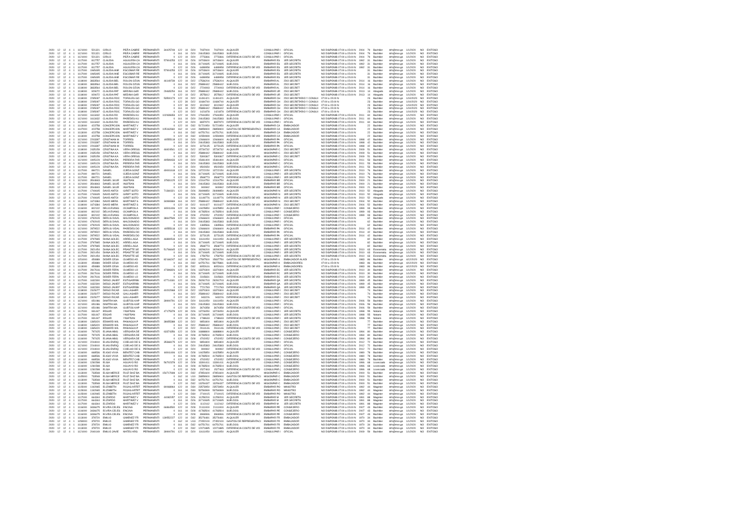| 2020 | 12 | 12 | 4 | 1 | 1121000 | 521321 | CIRILO | PEÃ'A CABRE | PERMANENTI | 34425749 | 122 | 10 | D20 | 7037000 | 7037000 | ALQUILER | CONSULPAR I | OFICIAL | NO DISPONIB 07:00 a 15:00 N | 2004 | 79 | Bachiller | drh@mre.go | 1/1/2020 | NO | EXITOSO |
| 2020 | 12 | 12 | 4 | 1 | 1121000 | 521321 | CIRILO | PEÃ'A CABRE | PERMANENTI | 0 | 161 | 10 | D20 | 24615383 | 24615383 | SUELDOS | CONSULPAR I | OFICIAL | NO DISPONIB 07:00 a 15:00 N | 2004 | 79 | Bachiller | drh@mre.go | 1/1/2020 | NO | EXITOSO |
| 2020 | 12 | 12 | 4 | 1 | 1121000 | 521321 | CIRILO | PEÃ'A CABRE | PERMANENTI | 0 | 122 | 10 | D20 | 2773366 | 2773366 | DIFERENCIA COSTO DE VID | CONSULPAR I | OFICIAL | NO DISPONIB 07:00 a 15:00 N | 2004 | 79 | Bachiller | drh@mre.go | 1/1/2020 | NO | EXITOSO |
| 2020 | 12 | 12 | 4 | 1 | 1117000 | 812757 | CLAUDIA | AGUILERA CA | PERMANENTI | 57904253 | 122 | 10 | D26 | 19703600 | 19703600 | ALQUILER | EMBAPAR ES | 1ER SECRETA | NO DISPONIB 07:00 a 15:00 N | 1992 | 31 | Bachiller | drh@mre.go | 1/1/2020 | NO | EXITOSO |
| 2020 | 12 | 12 | 4 | 1 | 1117000 | 812757 | CLAUDIA | AGUILERA CA | PERMANENTI | 0 | 161 | 10 | D26 | 31710695 | 31710695 | SUELDOS | EMBAPAR ES | 1ER SECRETA | NO DISPONIB 07:00 a 15:00 N | 1992 | 31 | Bachiller | drh@mre.go | 1/1/2020 | NO | EXITOSO |
| 2020 | 12 | 12 | 4 | 1 | 1117000 | 812757 | CLAUDIA | AGUILERA CA | PERMANENTI | 0 | 122 | 10 | D26 | 6489958 | 6489958 | DIFERENCIA COSTO DE VID | EMBAPAR ES | 1ER SECRETA | NO DISPONIB 07:00 a 15:00 N | 1992 | 31 | Bachiller | drh@mre.go | 1/1/2020 | NO | EXITOSO |
| 2020 | 12 | 12 | 4 | 1 | 1117000 | 1965495 | CLAUDIA ANE | ESCOBAR RE | PERMANENTI | 57904253 | 122 | 10 | D26 | 19703600 | 19703600 | ALQUILER | EMBAPAR ES | 1ER SECRETA | NO DISPONIB 07:00 a 15:00 N | | 31 | Bachiller | drh@mre.go | 1/1/2020 | NO | EXITOSO |
| 2020 | 12 | 12 | 4 | 1 | 1117000 | 1965495 | CLAUDIA ANE | ESCOBAR RE | PERMANENTI | 0 | 161 | 10 | D26 | 31710695 | 31710695 | SUELDOS | EMBAPAR ES | 1ER SECRETA | NO DISPONIB 07:00 a 15:00 N | | 31 | Bachiller | drh@mre.go | 1/1/2020 | NO | EXITOSO |
| 2020 | 12 | 12 | 4 | 1 | 1117000 | 1965495 | CLAUDIA ANE | ESCOBAR RE | PERMANENTI | 0 | 122 | 10 | D26 | 6489958 | 6489958 | DIFERENCIA COSTO DE VID | EMBAPAR ES | 1ER SECRETA | NO DISPONIB 07:00 a 15:00 N | | 31 | Bachiller | drh@mre.go | 1/1/2020 | NO | EXITOSO |
| 2020 | 12 | 12 | 4 | 1 | 1118000 | 3833564 | CLAUDIA BEL | ROLON OZUN | PERMANENTI | 46149739 | 122 | 10 | D22 | 17536204 | 17536204 | ALQUILER | EMBAPAR AL | 2DO SECRET | NO DISPONIB 07:00 a 15:00 N | 2014 | 16 | Bachiller | drh@mre.go | 1/1/2020 | NO | EXITOSO |
| 2020 | 12 | 12 | 4 | 1 | 1118000 | 3833564 | CLAUDIA BEL | ROLON OZUN | PERMANENTI | 0 | 161 | 10 | D22 | 25889442 | 25889442 | SUELDOS | EMBAPAR AL | 2DO SECRET | NO DISPONIB 07:00 a 15:00 N | 2014 | 16 | Bachiller | drh@mre.go | 1/1/2020 | NO | EXITOSO |
| 2020 | 12 | 12 | 4 | 1 | 1118000 | 3833564 | CLAUDIA BEL | ROLON OZUN | PERMANENTI | 0 | 122 | 10 | D22 | 2724093 | 2724093 | DIFERENCIA COSTO DE VID | EMBAPAR AL | 2DO SECRET | NO DISPONIB 07:00 a 15:00 N | 2014 | 16 | Bachiller | drh@mre.go | 1/1/2020 | NO | EXITOSO |
| 2020 | 12 | 12 | 4 | 1 | 1118000 | 929072 | CLAUDIA PAT | MEDINA GAR | PERMANENTI | 29465254 | 161 | 10 | D22 | 25889442 | 25889442 | SUELDOS | EMBAPAR UR | 2DO SECRET | NO DISPONIB 07:00 a 15:00 N | 2013 | 14 | Abogado | drh@mre.go | 1/1/2020 | NO | EXITOSO |
| 2020 | 12 | 12 | 4 | 1 | 1118000 | 929072 | CLAUDIA PAT | MEDINA GAR | PERMANENTI | 0 | 122 | 10 | D22 | 3575812 | 3575812 | DIFERENCIA COSTO DE VID | EMBAPAR UR | 2DO SECRET | NO DISPONIB 07:00 a 15:00 N | 2013 | 14 | Abogado | drh@mre.go | 1/1/2020 | NO | EXITOSO |
| 2020 | 12 | 12 | 4 | 1 | 1118000 | 2295097 | CLAUDIA ROC | TORALES GO | PERMANENTI | 53500173 | 122 | 10 | D22 | 11491421 | 11491421 | ALQUILER | EMBAPAR CH | 2DO SECRETARIO Y CONSUI | 07:00 a 15:00 N | | 23 | Bachiller | drh@mre.go | 1/10/2020 | NO | EXITOSO |
| 2020 | 12 | 12 | 4 | 1 | 1118000 | 2295097 | CLAUDIA ROC | TORALES GO | PERMANENTI | 0 | 122 | 30 | D22 | 11684740 | 11684740 | ALQUILER | EMBAPAR CH | 2DO SECRETARIO Y CONSUI | 07:00 a 15:00 N | | 23 | Bachiller | drh@mre.go | 1/10/2020 | NO | EXITOSO |
| 2020 | 12 | 12 | 4 | 1 | 1118000 | 2295097 | CLAUDIA ROC | TORALES GO | PERMANENTI | 0 | 122 | 30 | D22 | 3012692 | 3012692 | ALQUILER | EMBAPAR CH | 2DO SECRETARIO Y CONSUI | 07:00 a 15:00 N | | 23 | Bachiller | drh@mre.go | 1/10/2020 | NO | EXITOSO |
| 2020 | 12 | 12 | 4 | 1 | 1118000 | 2295097 | CLAUDIA ROC | TORALES GO | PERMANENTI | 0 | 161 | 10 | D22 | 25889442 | 25889442 | SUELDOS | EMBAPAR CH | 2DO SECRETARIO Y CONSUI | 07:00 a 15:00 N | | 23 | Bachiller | drh@mre.go | 1/10/2020 | NO | EXITOSO |
| 2020 | 12 | 12 | 4 | 1 | 1118000 | 2295097 | CLAUDIA ROC | TORALES GO | PERMANENTI | 0 | 122 | 10 | D22 | 1421878 | 1421878 | DIFERENCIA COSTO DE VID | EMBAPAR CH | 2DO SECRETARIO Y CONSUI | 07:00 a 15:00 N | | 23 | Bachiller | drh@mre.go | 1/10/2020 | NO | EXITOSO |
| 2020 | 12 | 12 | 4 | 1 | 1121000 | 1613432 | CLAUDIA RO | PAREDES KU | PERMANENTI | 102939653 | 122 | 10 | D20 | 17944350 | 17944350 | ALQUILER | CONSULPAR I | OFICIAL | NO DISPONIB 07:00 a 15:00 N | 2011 | 60 | Bachiller | drh@mre.go | 1/1/2020 | NO | EXITOSO |
| 2020 | 12 | 12 | 4 | 1 | 1121000 | 1613432 | CLAUDIA RO | PAREDES KU | PERMANENTI | 0 | 161 | 10 | D20 | 24615383 | 24615383 | SUELDOS | CONSULPAR I | OFICIAL | NO DISPONIB 07:00 a 15:00 N | 2011 | 60 | Bachiller | drh@mre.go | 1/1/2020 | NO | EXITOSO |
| 2020 | 12 | 12 | 4 | 1 | 1121000 | 1613432 | CLAUDIA RO | PAREDES KU | PERMANENTI | 0 | 122 | 10 | D20 | 8657970 | 8657970 | DIFERENCIA COSTO DE VID | CONSULPAR I | OFICIAL | NO DISPONIB 07:00 a 15:00 N | 2011 | 60 | Bachiller | drh@mre.go | 1/1/2020 | NO | EXITOSO |
| 2020 | 12 | 12 | 4 | 1 | 1113000 | 423758 | CONCEPCION | MARTINEZ V | PERMANENTI | 0 | 122 | 10 | D32 | 51721950 | 51721950 | ALQUILER | EMBAPAR CA | EMBAJADOR | NO DISPONIB 07:00 a 15:00 N | | 22 | Bachiller | drh@mre.go | 1/1/2020 | NO | EXITOSO |
| 2020 | 12 | 12 | 4 | 1 | 1147000 | 423758 | CONCEPCION | MARTINEZ V | PERMANENTI | 105162660 | 162 | 10 | U10 | 28859900 | 28859900 | GASTOS DE REPRESENTACI | EMBAPAR CA | EMBAJADOR | NO DISPONIB 07:00 a 15:00 N | | 22 | Bachiller | drh@mre.go | 1/1/2020 | NO | EXITOSO |
| 2020 | 12 | 12 | 4 | 1 | 1113000 | 423758 | CONCEPCION | MARTINEZ V | PERMANENTI | 0 | 161 | 10 | D32 | 64751761 | 64751761 | SUELDOS | EMBAPAR CA | EMBAJADOR | NO DISPONIB 07:00 a 15:00 N | | 22 | Bachiller | drh@mre.go | 1/1/2020 | NO | EXITOSO |
| 2020 | 12 | 12 | 4 | 1 | 1113000 | 423758 | CONCEPCION | MARTINEZ V | PERMANENTI | 0 | 122 | 10 | D32 | 11550999 | 11550999 | DIFERENCIA COSTO DE VID | EMBAPAR CA | EMBAJADOR | NO DISPONIB 07:00 a 15:00 N | | 22 | Bachiller | drh@mre.go | 1/1/2020 | NO | EXITOSO |
| 2020 | 12 | 12 | 4 | 1 | 1121000 | 2203397 | CRISTHIAN M | TORRES | PERMANENTI | 40555118 | 122 | 10 | D20 | 12666600 | 12666600 | ALQUILER | EMBAPAR PA | OFICIAL | NO DISPONIB 07:00 a 15:00 N | 1998 | 42 | Bachiller | drh@mre.go | 1/1/2020 | NO | EXITOSO |
| 2020 | 12 | 12 | 4 | 1 | 1121000 | 2203397 | CRISTHIAN M | TORRES | PERMANENTI | 0 | 161 | 10 | D20 | 24615383 | 24615383 | SUELDOS | EMBAPAR PA | OFICIAL | NO DISPONIB 07:00 a 15:00 N | 1998 | 42 | Bachiller | drh@mre.go | 1/1/2020 | NO | EXITOSO |
| 2020 | 12 | 12 | 4 | 1 | 1121000 | 2203397 | CRISTHIAN M | TORRES | PERMANENTI | 0 | 122 | 10 | D20 | 3273135 | 3273135 | DIFERENCIA COSTO DE VID | EMBAPAR PA | OFICIAL | NO DISPONIB 07:00 a 15:00 N | 1998 | 42 | Bachiller | drh@mre.go | 1/1/2020 | NO | EXITOSO |
| 2020 | 12 | 12 | 4 | 1 | 1118000 | 2435159 | CRISTINA KA | VERA OREGG | PERMANENTI | 46924541 | 122 | 10 | D22 | 15734732 | 15734732 | ALQUILER | MISIONPAR C | 2DO SECRET | NO DISPONIB 07:00 a 15:00 N | 2009 | 51 | Bachiller | drh@mre.go | 1/1/2020 | NO | EXITOSO |
| 2020 | 12 | 12 | 4 | 1 | 1118000 | 2435159 | CRISTINA KA | VERA OREGG | PERMANENTI | 0 | 161 | 10 | D22 | 25889442 | 25889442 | SUELDOS | MISIONPAR C | 2DO SECRET | NO DISPONIB 07:00 a 15:00 N | 2009 | 51 | Bachiller | drh@mre.go | 1/1/2020 | NO | EXITOSO |
| 2020 | 12 | 12 | 4 | 1 | 1118000 | 2435159 | CRISTINA KA | VERA OREGG | PERMANENTI | 0 | 122 | 10 | D22 | 5300367 | 5300367 | DIFERENCIA COSTO DE VID | MISIONPAR C | 2DO SECRET | NO DISPONIB 07:00 a 15:00 N | 2009 | 51 | Bachiller | drh@mre.go | 1/1/2020 | NO | EXITOSO |
| 2020 | 12 | 12 | 4 | 1 | 1121000 | 1905129 | CRISTINA RA | PEREIRA FAR | PERMANENTI | 49599433 | 122 | 10 | D20 | 15481400 | 15481400 | ALQUILER | MISIONPAR C | OFICIAL | NO DISPONIB 07:00 a 15:00 N | 2011 | 53 | Bachiller | drh@mre.go | 1/1/2020 | NO | EXITOSO |
| 2020 | 12 | 12 | 4 | 1 | 1121000 | 1905129 | CRISTINA RA | PEREIRA FAR | PERMANENTI | 0 | 161 | 10 | D20 | 24615383 | 24615383 | SUELDOS | MISIONPAR C | OFICIAL | NO DISPONIB 07:00 a 15:00 N | 2011 | 53 | Bachiller | drh@mre.go | 1/1/2020 | NO | EXITOSO |
| 2020 | 12 | 12 | 4 | 1 | 1121000 | 1905129 | CRISTINA RA | PEREIRA FAR | PERMANENTI | 0 | 122 | 10 | D20 | 9502650 | 9502650 | DIFERENCIA COSTO DE VID | MISIONPAR C | OFICIAL | NO DISPONIB 07:00 a 15:00 N | 2011 | 53 | Bachiller | drh@mre.go | 1/1/2020 | NO | EXITOSO |
| 2020 | 12 | 12 | 4 | 1 | 1117000 | 890721 | DANIEL | OJEDA GONZ | PERMANENTI | 49001618 | 122 | 10 | D26 | 13722150 | 13722150 | ALQUILER | CONSULPAR I | 1ER SECRETA | NO DISPONIB 07:00 a 15:00 N | 2010 | 76 | Bachiller | drh@mre.go | 1/1/2020 | NO | EXITOSO |
| 2020 | 12 | 12 | 4 | 1 | 1117000 | 890721 | DANIEL | OJEDA GONZ | PERMANENTI | 0 | 161 | 10 | D26 | 31710695 | 31710695 | SUELDOS | CONSULPAR I | 1ER SECRETA | NO DISPONIB 07:00 a 15:00 N | 2010 | 76 | Bachiller | drh@mre.go | 1/1/2020 | NO | EXITOSO |
| 2020 | 12 | 12 | 4 | 1 | 1117000 | 890721 | DANIEL | OJEDA GONZ | PERMANENTI | 0 | 122 | 10 | D26 | 3568773 | 3568773 | DIFERENCIA COSTO DE VID | CONSULPAR I | 1ER SECRETA | NO DISPONIB 07:00 a 15:00 N | 2010 | 76 | Bachiller | drh@mre.go | 1/1/2020 | NO | EXITOSO |
| 2020 | 12 | 12 | 4 | 1 | 1121000 | 3544843 | DANIEL SILVE | INSFRAN | PERMANENTI | 37831125 | 122 | 10 | D20 | 12314750 | 12314750 | ALQUILER | EMBAPAR BR | OFICIAL | NO DISPONIB 07:00 a 15:00 N | 2000 | 21 | Bachiller | drh@mre.go | 1/1/2020 | NO | EXITOSO |
| 2020 | 12 | 12 | 4 | 1 | 1121000 | 3544843 | DANIEL SILVE | INSFRAN | PERMANENTI | 0 | 161 | 10 | D20 | 24615383 | 24615383 | SUELDOS | EMBAPAR BR | OFICIAL | NO DISPONIB 07:00 a 15:00 N | 2000 | 21 | Bachiller | drh@mre.go | 1/1/2020 | NO | EXITOSO |
| 2020 | 12 | 12 | 4 | 1 | 1121000 | 3544843 | DANIEL SILVE | INSFRAN | PERMANENTI | 0 | 122 | 10 | D20 | 900992 | 900992 | DIFERENCIA COSTO DE VID | EMBAPAR BR | OFICIAL | NO DISPONIB 07:00 a 15:00 N | 2000 | 21 | Bachiller | drh@mre.go | 1/1/2020 | NO | EXITOSO |
| 2020 | 12 | 12 | 4 | 1 | 1117000 | 1740605 | DAVID ANTOI | GIRET SOTO | PERMANENTI | 71360321 | 122 | 10 | D26 | 28499850 | 28499850 | ALQUILER | MISIONPAR N | 1ER SECRETA | NO DISPONIB 07:00 a 15:00 N | 2010 | 52 | Abogado | drh@mre.go | 1/1/2020 | NO | EXITOSO |
| 2020 | 12 | 12 | 4 | 1 | 1117000 | 1740605 | DAVID ANTOI | GIRET SOTO | PERMANENTI | 0 | 161 | 10 | D26 | 31710695 | 31710695 | SUELDOS | MISIONPAR N | 1ER SECRETA | NO DISPONIB 07:00 a 15:00 N | 2010 | 52 | Abogado | drh@mre.go | 1/1/2020 | NO | EXITOSO |
| 2020 | 12 | 12 | 4 | 1 | 1117000 | 1740605 | DAVID ANTOI | GIRET SOTO | PERMANENTI | 0 | 122 | 10 | D26 | 11149776 | 11149776 | DIFERENCIA COSTO DE VID | MISIONPAR N | 1ER SECRETA | NO DISPONIB 07:00 a 15:00 N | 2010 | 52 | Abogado | drh@mre.go | 1/1/2020 | NO | EXITOSO |
| 2020 | 12 | 12 | 4 | 1 | 1118000 | 1674384 | DAVID MERA | MARTINEZ S | PERMANENTI | 34990869 | 161 | 10 | D22 | 25889442 | 25889442 | SUELDOS | MISIONPAR N | 2DO SECRET | NO DISPONIB 07:00 a 15:00 N | 2004 | 52 | Bachiller | drh@mre.go | 1/1/2020 | NO | EXITOSO |
| 2020 | 12 | 12 | 4 | 1 | 1118000 | 1674384 | DAVID MERA | MARTINEZ S | PERMANENTI | 0 | 122 | 10 | D22 | 9101427 | 9101427 | DIFERENCIA COSTO DE VID | MISIONPAR N | 2DO SECRET | NO DISPONIB 07:00 a 15:00 N | 2004 | 52 | Bachiller | drh@mre.go | 1/1/2020 | NO | EXITOSO |
| 2020 | 12 | 12 | 4 | 1 | 1116000 | 802102 | DELIA EVANG | OCAMPOS A | PERMANENTI | 60911406 | 122 | 10 | D28 | 14425850 | 14425850 | ALQUILER | CONSULPAR ! | CONSEJERO | NO DISPONIB 07:00 a 15:00 N | 1999 | 93 | Bachiller | drh@mre.go | 1/1/2020 | NO | EXITOSO |
| 2020 | 12 | 12 | 4 | 1 | 1116000 | 802102 | DELIA EVANG | OCAMPOS A | PERMANENTI | 0 | 161 | 10 | D28 | 41783504 | 41783504 | SUELDOS | CONSULPAR ! | CONSEJERO | NO DISPONIB 07:00 a 15:00 N | 1999 | 93 | Bachiller | drh@mre.go | 1/1/2020 | NO | EXITOSO |
| 2020 | 12 | 12 | 4 | 1 | 1116000 | 802102 | DELIA EVANG | OCAMPOS A | PERMANENTI | 0 | 122 | 10 | D28 | 4702052 | 4702052 | DIFERENCIA COSTO DE VID | CONSULPAR ! | CONSEJERO | NO DISPONIB 07:00 a 15:00 N | 1999 | 93 | Bachiller | drh@mre.go | 1/1/2020 | NO | EXITOSO |
| 2020 | 12 | 12 | 4 | 1 | 1121000 | 4792915 | DERLIS DAVIL | MALDONADO | PERMANENTI | 38647549 | 122 | 10 | D20 | 12666600 | 12666600 | ALQUILER | CONSULPAR I | OFICIAL | NO DISPONIB 07:00 a 15:00 N | | 62 | Bachiller | drh@mre.go | 1/1/2020 | NO | EXITOSO |
| 2020 | 12 | 12 | 4 | 1 | 1121000 | 4792915 | DERLIS DAVIL | MALDONADO | PERMANENTI | 0 | 161 | 10 | D20 | 24615383 | 24615383 | SUELDOS | CONSULPAR I | OFICIAL | NO DISPONIB 07:00 a 15:00 N | | 62 | Bachiller | drh@mre.go | 1/1/2020 | NO | EXITOSO |
| 2020 | 12 | 12 | 4 | 1 | 1121000 | 4792915 | DERLIS DAVIL | MALDONADO | PERMANENTI | 0 | 122 | 10 | D20 | 1365566 | 1365566 | DIFERENCIA COSTO DE VID | CONSULPAR I | OFICIAL | NO DISPONIB 07:00 a 15:00 N | | 62 | Bachiller | drh@mre.go | 1/1/2020 | NO | EXITOSO |
| 2020 | 12 | 12 | 4 | 1 | 1121000 | 2879522 | DERLIS VIDAL | PAREDES DO | PERMANENTI | 40555118 | 122 | 10 | D20 | 12666600 | 12666600 | ALQUILER | EMBAPAR PA | OFICIAL | NO DISPONIB 07:00 a 15:00 N | 2014 | 42 | Bachiller | drh@mre.go | 1/1/2020 | NO | EXITOSO |
| 2020 | 12 | 12 | 4 | 1 | 1121000 | 2879522 | DERLIS VIDAL | PAREDES DO | PERMANENTI | 0 | 161 | 10 | D20 | 24615383 | 24615383 | SUELDOS | EMBAPAR PA | OFICIAL | NO DISPONIB 07:00 a 15:00 N | 2014 | 42 | Bachiller | drh@mre.go | 1/1/2020 | NO | EXITOSO |
| 2020 | 12 | 12 | 4 | 1 | 1121000 | 2879522 | DERLIS VIDAL | PAREDES DO | PERMANENTI | 0 | 122 | 10 | D20 | 3273135 | 3273135 | DIFERENCIA COSTO DE VID | EMBAPAR PA | OFICIAL | NO DISPONIB 07:00 a 15:00 N | 2014 | 42 | Bachiller | drh@mre.go | 1/1/2020 | NO | EXITOSO |
| 2020 | 12 | 12 | 4 | 1 | 1117000 | 3797865 | DIANA SOLEC | ARRELLAGA | PERMANENTI | 46890518 | 122 | 10 | D26 | 11611050 | 11611050 | ALQUILER | CONSULPAR I | 1ER SECRETA | NO DISPONIB 07:00 a 15:00 N | | 82 | Bachiller | drh@mre.go | 1/1/2020 | NO | EXITOSO |
| 2020 | 12 | 12 | 4 | 1 | 1117000 | 3797865 | DIANA SOLEC | ARRELLAGA | PERMANENTI | 0 | 161 | 10 | D26 | 31710695 | 31710695 | SUELDOS | CONSULPAR I | 1ER SECRETA | NO DISPONIB 07:00 a 15:00 N | | 82 | Bachiller | drh@mre.go | 1/1/2020 | NO | EXITOSO |
| 2020 | 12 | 12 | 4 | 1 | 1117000 | 3797865 | DIANA SOLEC | ARRELLAGA | PERMANENTI | 0 | 122 | 10 | D26 | 3568773 | 3568773 | DIFERENCIA COSTO DE VID | CONSULPAR I | 1ER SECRETA | NO DISPONIB 07:00 a 15:00 N | | 82 | Bachiller | drh@mre.go | 1/1/2020 | NO | EXITOSO |
| 2020 | 12 | 12 | 4 | 1 | 1117000 | 2821454 | DIANA SOLEC | PRANTTE SE | PERMANENTI | 51766645 | 122 | 10 | D26 | 18296200 | 18296200 | ALQUILER | CONSULPAR I | 1ER SECRETA | NO DISPONIB 07:00 a 15:00 N | 2010 | 63 | Economista | drh@mre.go | 1/1/2020 | NO | EXITOSO |
| 2020 | 12 | 12 | 4 | 1 | 1117000 | 2821454 | DIANA SOLEC | PRANTTE SE | PERMANENTI | 0 | 161 | 10 | D26 | 31710695 | 31710695 | SUELDOS | CONSULPAR I | 1ER SECRETA | NO DISPONIB 07:00 a 15:00 N | 2010 | 63 | Economista | drh@mre.go | 1/1/2020 | NO | EXITOSO |
| 2020 | 12 | 12 | 4 | 1 | 1117000 | 2821454 | DIANA SOLEC | PRANTTE SE | PERMANENTI | 0 | 122 | 10 | D26 | 1759750 | 1759750 | DIFERENCIA COSTO DE VID | CONSULPAR I | 1ER SECRETA | NO DISPONIB 07:00 a 15:00 N | 2010 | 63 | Economista | drh@mre.go | 1/1/2020 | NO | EXITOSO |
| 2020 | 12 | 12 | 4 | 1 | 1151000 | 450889 | DIDIER CESA | OLMEDO AD | PERMANENTI | 82166247 | 162 | 10 | U03 | 17597500 | 15837750 | GASTOS DE REPRESENTACI | MISIONPAR A | EMBAJADOR ALADI | 07:00 a 15:00 N | 1983 | 86 | Bachiller | drh@mre.go | 4/12/2020 | NO | EXITOSO |
| 2020 | 12 | 12 | 4 | 1 | 1113000 | 450889 | DIDIER CESA | OLMEDO AD | PERMANENTI | 0 | 161 | 10 | D32 | 64751761 | 58275881 | SUELDOS | MISIONPAR A | EMBAJADORES | 07:00 a 15:00 N | 1983 | 86 | Bachiller | drh@mre.go | 4/12/2020 | NO | EXITOSO |
| 2020 | 12 | 12 | 4 | 1 | 1113000 | 450889 | DIDIER CESA | OLMEDO AD | PERMANENTI | 0 | 122 | 30 | D32 | 8052616 | 8052616 | DIFERENCIA COSTO DE VID | MISIONPAR A | EMBAJADORES | 07:00 a 15:00 N | 1983 | 86 | Bachiller | drh@mre.go | 4/12/2020 | NO | EXITOSO |
| 2020 | 12 | 12 | 4 | 1 | 1117000 | 2817616 | DIDIER FERN | OLMEDO LO | PERMANENTI | 47396826 | 122 | 10 | D26 | 13370300 | 13370300 | ALQUILER | EMBAPAR EC | 1ER SECRETA | NO DISPONIB 07:00 a 15:00 N | 2010 | 30 | Bachiller | drh@mre.go | 1/1/2020 | NO | EXITOSO |
| 2020 | 12 | 12 | 4 | 1 | 1117000 | 2817616 | DIDIER FERN | OLMEDO LO | PERMANENTI | 0 | 161 | 10 | D26 | 31710695 | 31710695 | SUELDOS | EMBAPAR EC | 1ER SECRETA | NO DISPONIB 07:00 a 15:00 N | 2010 | 30 | Bachiller | drh@mre.go | 1/1/2020 | NO | EXITOSO |
| 2020 | 12 | 12 | 4 | 1 | 1117000 | 2817616 | DIDIER FERN | OLMEDO LO | PERMANENTI | 0 | 122 | 10 | D26 | 2315831 | 2315831 | DIFERENCIA COSTO DE VID | EMBAPAR EC | 1ER SECRETA | NO DISPONIB 07:00 a 15:00 N | 2010 | 30 | Bachiller | drh@mre.go | 1/1/2020 | NO | EXITOSO |
| 2020 | 12 | 12 | 4 | 1 | 1117000 | 1632300 | DIEGO JAVIEF | ESTIGARRIBI | PERMANENTI | 67714181 | 122 | 10 | D26 | 28281703 | 28281703 | ALQUILER | EMBAPAR QA | 1ER SECRETA | NO DISPONIB 07:00 a 15:00 N | 1999 | 45 | Bachiller | drh@mre.go | 1/1/2020 | NO | EXITOSO |
| 2020 | 12 | 12 | 4 | 1 | 1117000 | 1632300 | DIEGO JAVIEF | ESTIGARRIBI | PERMANENTI | 0 | 161 | 10 | D26 | 31710695 | 31710695 | SUELDOS | EMBAPAR QA | 1ER SECRETA | NO DISPONIB 07:00 a 15:00 N | 1999 | 45 | Bachiller | drh@mre.go | 1/1/2020 | NO | EXITOSO |
| 2020 | 12 | 12 | 4 | 1 | 1117000 | 1632300 | DIEGO JAVIEF | ESTIGARRIBI | PERMANENTI | 0 | 122 | 10 | D26 | 7721783 | 7721783 | DIFERENCIA COSTO DE VID | EMBAPAR QA | 1ER SECRETA | NO DISPONIB 07:00 a 15:00 N | 1999 | 45 | Bachiller | drh@mre.go | 1/1/2020 | NO | EXITOSO |
| 2020 | 12 | 12 | 4 | 1 | 1118000 | 2315077 | DIEGO RICAR | GALLAGHER | PERMANENTI | 40202968 | 122 | 10 | D22 | 13370300 | 13370300 | ALQUILER | CONSULPAR I | 2DO SECRET | NO DISPONIB 07:00 a 15:00 N | | 74 | Bachiller | drh@mre.go | 1/1/2020 | NO | EXITOSO |
| 2020 | 12 | 12 | 4 | 1 | 1118000 | 2315077 | DIEGO RICAR | GALLAGHER | PERMANENTI | 0 | 161 | 10 | D22 | 25889442 | 25889442 | SUELDOS | CONSULPAR I | 2DO SECRET | NO DISPONIB 07:00 a 15:00 N | | 74 | Bachiller | drh@mre.go | 1/1/2020 | NO | EXITOSO |
| 2020 | 12 | 12 | 4 | 1 | 1118000 | 2315077 | DIEGO RICAR | GALLAGHER | PERMANENTI | 0 | 122 | 10 | D22 | 943226 | 943226 | DIFERENCIA COSTO DE VID | CONSULPAR I | 2DO SECRET | NO DISPONIB 07:00 a 15:00 N | | 74 | Bachiller | drh@mre.go | 1/1/2020 | NO | EXITOSO |
| 2020 | 12 | 12 | 4 | 1 | 1121000 | 651086 | DIMITRA MA | GUEFOS KAP | PERMANENTI | 39900791 | 122 | 10 | D20 | 11611050 | 11611050 | ALQUILER | CONSULPAR I | OFICIAL | NO DISPONIB 07:00 a 15:00 N | 2006 | 59 | Bachiller | drh@mre.go | 1/1/2020 | NO | EXITOSO |
| 2020 | 12 | 12 | 4 | 1 | 1121000 | 651086 | DIMITRA MA | GUEFOS KAP | PERMANENTI | 0 | 161 | 10 | D20 | 24615383 | 24615383 | SUELDOS | CONSULPAR I | OFICIAL | NO DISPONIB 07:00 a 15:00 N | 2006 | 59 | Bachiller | drh@mre.go | 1/1/2020 | NO | EXITOSO |
| 2020 | 12 | 12 | 4 | 1 | 1121000 | 651086 | DIMITRA MA | GUEFOS KAP | PERMANENTI | 0 | 122 | 10 | D20 | 3674358 | 3674358 | DIFERENCIA COSTO DE VID | CONSULPAR I | OFICIAL | NO DISPONIB 07:00 a 15:00 N | 2006 | 59 | Bachiller | drh@mre.go | 1/1/2020 | NO | EXITOSO |
| 2020 | 12 | 12 | 4 | 1 | 1117000 | 931447 | EDGAR | YNSFRAN | PERMANENTI | 47175378 | 122 | 30 | D26 | 13726050 | 13726050 | ALQUILER | CONSULPAR I | 1ER SECRETA | NO DISPONIB 07:00 a 15:00 N | 1998 | 55 | Notario | drh@mre.go | 1/1/2020 | NO | EXITOSO |
| 2020 | 12 | 12 | 4 | 1 | 1117000 | 931447 | EDGAR | YNSFRAN | PERMANENTI | 0 | 161 | 10 | D26 | 31710695 | 31710695 | SUELDOS | CONSULPAR I | 1ER SECRETA | NO DISPONIB 07:00 a 15:00 N | 1998 | 55 | Notario | drh@mre.go | 1/1/2020 | NO | EXITOSO |
| 2020 | 12 | 12 | 4 | 1 | 1117000 | 931447 | EDGAR | YNSFRAN | PERMANENTI | 0 | 122 | 10 | D26 | 1738633 | 1738633 | DIFERENCIA COSTO DE VID | CONSULPAR I | 1ER SECRETA | NO DISPONIB 07:00 a 15:00 N | 1998 | 55 | Notario | drh@mre.go | 1/1/2020 | NO | EXITOSO |
| 2020 | 12 | 12 | 4 | 1 | 1118000 | 1365420 | EDWARD WIL | PANIAGUA P | PERMANENTI | 38655388 | 122 | 10 | D22 | 9851800 | 9851800 | ALQUILER | CONSULPAR ( | 2DO SECRET | NO DISPONIB 07:00 a 15:00 N | | 77 | Bachiller | drh@mre.go | 1/1/2020 | NO | EXITOSO |
| 2020 | 12 | 12 | 4 | 1 | 1118000 | 1365420 | EDWARD WIL | PANIAGUA P | PERMANENTI | 0 | 161 | 10 | D22 | 25889442 | 25889442 | SUELDOS | CONSULPAR ( | 2DO SECRET | NO DISPONIB 07:00 a 15:00 N | | 77 | Bachiller | drh@mre.go | 1/1/2020 | NO | EXITOSO |
| 2020 | 12 | 12 | 4 | 1 | 1118000 | 1365420 | EDWARD WIL | PANIAGUA P | PERMANENTI | 0 | 122 | 10 | D22 | 2914146 | 2914146 | DIFERENCIA COSTO DE VID | CONSULPAR ( | 2DO SECRET | NO DISPONIB 07:00 a 15:00 N | | 77 | Bachiller | drh@mre.go | 1/1/2020 | NO | EXITOSO |
| 2020 | 12 | 12 | 4 | 1 | 1116000 | 797425 | ELIANA ABIG | VERGARA DE | PERMANENTI | 63374356 | 122 | 10 | D28 | 16888800 | 16888800 | ALQUILER | CONSULPAR I | CONSEJERO | NO DISPONIB 07:00 a 15:00 N | 1994 | 80 | Bachiller | drh@mre.go | 1/1/2020 | NO | EXITOSO |
| 2020 | 12 | 12 | 4 | 1 | 1116000 | 797425 | ELIANA ABIG | VERGARA DE | PERMANENTI | 0 | 161 | 10 | D28 | 41783504 | 41783504 | SUELDOS | CONSULPAR I | CONSEJERO | NO DISPONIB 07:00 a 15:00 N | 1994 | 80 | Bachiller | drh@mre.go | 1/1/2020 | NO | EXITOSO |
| 2020 | 12 | 12 | 4 | 1 | 1116000 | 797425 | ELIANA ABIG | VERGARA DE | PERMANENTI | 0 | 122 | 10 | D28 | 4702052 | 4702052 | DIFERENCIA COSTO DE VID | CONSULPAR I | CONSEJERO | NO DISPONIB 07:00 a 15:00 N | 1994 | 80 | Bachiller | drh@mre.go | 1/1/2020 | NO | EXITOSO |
| 2020 | 12 | 12 | 4 | 1 | 1121000 | 2244910 | ELIAS ENRIQ | COELHO DE S | PERMANENTI | 35368175 | 122 | 10 | D20 | 9851800 | 9851800 | ALQUILER | CONSULPAR I | OFICIAL | NO DISPONIB 07:00 a 15:00 N | 2012 | 72 | Bachiller | drh@mre.go | 1/1/2020 | NO | EXITOSO |
| 2020 | 12 | 12 | 4 | 1 | 1121000 | 2244910 | ELIAS ENRIQ | COELHO DE S | PERMANENTI | 0 | 161 | 10 | D20 | 24615383 | 24615383 | SUELDOS | CONSULPAR I | OFICIAL | NO DISPONIB 07:00 a 15:00 N | 2012 | 72 | Bachiller | drh@mre.go | 1/1/2020 | NO | EXITOSO |
| 2020 | 12 | 12 | 4 | 1 | 1121000 | 2244910 | ELIAS ENRIQ | COELHO DE S | PERMANENTI | 0 | 122 | 10 | D20 | 900992 | 900992 | DIFERENCIA COSTO DE VID | CONSULPAR I | OFICIAL | NO DISPONIB 07:00 a 15:00 N | 2012 | 72 | Bachiller | drh@mre.go | 1/1/2020 | NO | EXITOSO |
| 2020 | 12 | 12 | 4 | 1 | 1116000 | 668536 | ELIGIO VIVIA | BENITEZ CAB | PERMANENTI | 60911406 | 122 | 10 | D28 | 14425850 | 14425850 | ALQUILER | CONSULPAR ( | CONSEJERO | NO DISPONIB 07:00 a 15:00 N | 1980 | 78 | Bachiller | drh@mre.go | 1/1/2020 | NO | EXITOSO |
| 2020 | 12 | 12 | 4 | 1 | 1116000 | 668536 | ELIGIO VIVIA | BENITEZ CAB | PERMANENTI | 0 | 161 | 10 | D28 | 41783504 | 41783504 | SUELDOS | CONSULPAR ( | CONSEJERO | NO DISPONIB 07:00 a 15:00 N | 1980 | 78 | Bachiller | drh@mre.go | 1/1/2020 | NO | EXITOSO |
| 2020 | 12 | 12 | 4 | 1 | 1116000 | 668536 | ELIGIO VIVIA | BENITEZ CAB | PERMANENTI | 0 | 122 | 10 | D28 | 4702052 | 4702052 | DIFERENCIA COSTO DE VID | CONSULPAR ( | CONSEJERO | NO DISPONIB 07:00 a 15:00 N | 1980 | 78 | Bachiller | drh@mre.go | 1/1/2020 | NO | EXITOSO |
| 2020 | 12 | 12 | 4 | 1 | 1116000 | 1281598 | ELISA | AGUAYO RO | PERMANENTI | 56702378 | 122 | 10 | D28 | 13391411 | 13391411 | ALQUILER | CONSULPAR ( | CONSEJERO | NO DISPONIB 07:00 a 15:00 N | 1996 | 68 | Licenciado | drh@mre.go | 1/1/2020 | NO | EXITOSO |
| 2020 | 12 | 12 | 4 | 1 | 1116000 | 1281598 | ELISA | AGUAYO RO | PERMANENTI | 0 | 161 | 10 | D28 | 41783504 | 41783504 | SUELDOS | CONSULPAR ( | CONSEJERO | NO DISPONIB 07:00 a 15:00 N | 1996 | 68 | Licenciado | drh@mre.go | 1/1/2020 | NO | EXITOSO |
| 2020 | 12 | 12 | 4 | 1 | 1116000 | 1281598 | ELISA | AGUAYO RO | PERMANENTI | 0 | 122 | 10 | D28 | 1527463 | 1527463 | DIFERENCIA COSTO DE VID | CONSULPAR ( | CONSEJERO | NO DISPONIB 07:00 a 15:00 N | 1996 | 68 | Licenciado | drh@mre.go | 1/1/2020 | NO | EXITOSO |
| 2020 | 12 | 12 | 4 | 1 | 1113000 | 733548 | ELISA MERCE | RUIZ DIAZ BA | PERMANENTI | 154717698 | 122 | 10 | D32 | 47851600 | 47851600 | ALQUILER | MISIONPAR C | EMBAJADOR | NO DISPONIB 07:00 a 15:00 N | 2000 | 51 | Bachiller | drh@mre.go | 1/1/2020 | NO | EXITOSO |
| 2020 | 12 | 12 | 4 | 1 | 1145000 | 733548 | ELISA MERCE | RUIZ DIAZ BA | PERMANENTI | 0 | 162 | 10 | U10 | 28859900 | 28859900 | GASTOS DE REPRESENTACI | MISIONPAR C | EMBAJADOR | NO DISPONIB 07:00 a 15:00 N | 2000 | 51 | Bachiller | drh@mre.go | 1/1/2020 | NO | EXITOSO |
| 2020 | 12 | 12 | 4 | 1 | 1113000 | 733548 | ELISA MERCE | RUIZ DIAZ BA | PERMANENTI | 0 | 161 | 10 | D32 | 64751761 | 64751761 | SUELDOS | MISIONPAR C | EMBAJADOR | NO DISPONIB 07:00 a 15:00 N | 2000 | 51 | Bachiller | drh@mre.go | 1/1/2020 | NO | EXITOSO |
| 2020 | 12 | 12 | 4 | 1 | 1113000 | 733548 | ELISA MERCE | RUIZ DIAZ BA | PERMANENTI | 0 | 122 | 10 | D32 | 13254437 | 13254437 | DIFERENCIA COSTO DE VID | MISIONPAR C | EMBAJADOR | NO DISPONIB 07:00 a 15:00 N | 2000 | 51 | Bachiller | drh@mre.go | 1/1/2020 | NO | EXITOSO |
| 2020 | 12 | 12 | 4 | 1 | 1115000 | 1192965 | ELIZABETH | ROJAS ARTET | PERMANENTI | 80068964 | 122 | 10 | D30 | 23573950 | 23573950 | ALQUILER | EMBAPAR PO | MINISTRO | NO DISPONIB 07:00 a 15:00 N | 1992 | 44 | Magister | drh@mre.go | 1/1/2020 | NO | EXITOSO |
| 2020 | 12 | 12 | 4 | 1 | 1115000 | 1192965 | ELIZABETH | ROJAS ARTET | PERMANENTI | 0 | 161 | 10 | D30 | 53784999 | 53784999 | SUELDOS | EMBAPAR PO | MINISTRO | NO DISPONIB 07:00 a 15:00 N | 1992 | 44 | Magister | drh@mre.go | 1/1/2020 | NO | EXITOSO |
| 2020 | 12 | 12 | 4 | 1 | 1115000 | 1192965 | ELIZABETH | ROJAS ARTET | PERMANENTI | 0 | 122 | 10 | D30 | 2710015 | 2710015 | DIFERENCIA COSTO DE VID | EMBAPAR PO | MINISTRO | NO DISPONIB 07:00 a 15:00 N | 1992 | 44 | Magister | drh@mre.go | 1/1/2020 | NO | EXITOSO |
| 2020 | 12 | 12 | 4 | 1 | 1117000 | 664344 | ELIZARDO | MARTINEZ V | PERMANENTI | 44082057 | 122 | 10 | D26 | 11259200 | 11259200 | ALQUILER | EMBAPAR M | 1ER SECRETA | NO DISPONIB 07:00 a 15:00 N | 1991 | 88 | Magister | drh@mre.go | 1/1/2020 | NO | EXITOSO |
| 2020 | 12 | 12 | 4 | 1 | 1117000 | 664344 | ELIZARDO | MARTINEZ V | PERMANENTI | 0 | 161 | 10 | D26 | 31710695 | 31710695 | SUELDOS | EMBAPAR M | 1ER SECRETA | NO DISPONIB 07:00 a 15:00 N | 1991 | 88 | Magister | drh@mre.go | 1/1/2020 | NO | EXITOSO |
| 2020 | 12 | 12 | 4 | 1 | 1117000 | 664344 | ELIZARDO | MARTINEZ V | PERMANENTI | 0 | 122 | 10 | D26 | 1112162 | 1112162 | DIFERENCIA COSTO DE VID | EMBAPAR M | 1ER SECRETA | NO DISPONIB 07:00 a 15:00 N | 1991 | 88 | Magister | drh@mre.go | 1/1/2020 | NO | EXITOSO |
| 2020 | 12 | 12 | 4 | 1 | 1116000 | 3436675 | ELVIRA CELES | ENCINA | PERMANENTI | 66864500 | 122 | 10 | D28 | 21111000 | 21111000 | ALQUILER | EMBAPAR PE | CONSEJERO | NO DISPONIB 07:00 a 15:00 N | 2007 | 43 | Bachiller | drh@mre.go | 1/1/2020 | NO | EXITOSO |
| 2020 | 12 | 12 | 4 | 1 | 1116000 | 3436675 | ELVIRA CELES | ENCINA | PERMANENTI | 0 | 161 | 10 | D28 | 41783504 | 41783504 | SUELDOS | EMBAPAR PE | CONSEJERO | NO DISPONIB 07:00 a 15:00 N | 2007 | 43 | Bachiller | drh@mre.go | 1/1/2020 | NO | EXITOSO |
| 2020 | 12 | 12 | 4 | 1 | 1116000 | 3436675 | ELVIRA CELES | ENCINA | PERMANENTI | 0 | 122 | 10 | D28 | 3969996 | 3969996 | DIFERENCIA COSTO DE VID | EMBAPAR PE | CONSEJERO | NO DISPONIB 07:00 a 15:00 N | 2007 | 43 | Bachiller | drh@mre.go | 1/1/2020 | NO | EXITOSO |
| 2020 | 12 | 12 | 4 | 1 | 1113000 | 378720 | EMILIO | GIMENEZ FR | PERMANENTI | 139552227 | 122 | 10 | D32 | 35276481 | 35276481 | ALQUILER | EMBAPAR FR | EMBAJADOR | NO DISPONIB 07:00 a 15:00 N | 1970 | 34 | Bachiller | drh@mre.go | 1/1/2020 | NO | EXITOSO |
| 2020 | 12 | 12 | 4 | 1 | 1159000 | 378720 | EMILIO | GIMENEZ FR | PERMANENTI | 0 | 162 | 10 | U13 | 27452100 | 27452100 | GASTOS DE REPRESENTACI | EMBAPAR FR | EMBAJADOR | NO DISPONIB 07:00 a 15:00 N | 1970 | 34 | Bachiller | drh@mre.go | 1/1/2020 | NO | EXITOSO |
| 2020 | 12 | 12 | 4 | 1 | 1113000 | 378720 | EMILIO | GIMENEZ FR | PERMANENTI | 0 | 161 | 10 | D32 | 64751761 | 64751761 | SUELDOS | EMBAPAR FR | EMBAJADOR | NO DISPONIB 07:00 a 15:00 N | 1970 | 34 | Bachiller | drh@mre.go | 1/1/2020 | NO | EXITOSO |
| 2020 | 12 | 12 | 4 | 1 | 1113000 | 378720 | EMILIO | GIMENEZ FR | PERMANENTI | 0 | 122 | 10 | D32 | 12071885 | 12071885 | DIFERENCIA COSTO DE VID | EMBAPAR FR | EMBAJADOR | NO DISPONIB 07:00 a 15:00 N | 1970 | 34 | Bachiller | drh@mre.go | 1/1/2020 | NO | EXITOSO |
| 2020 | 12 | 12 | 4 | 1 | 1121000 | 2040149 | EMILIO JAVIE | MATEU ARG | PERMANENTI | 39900791 | 122 | 10 | D20 | 11611050 | 11611050 | ALQUILER | CONSULPAR I | OFICIAL | NO DISPONIB 07:00 a 15:00 N | 2009 | 59 | Bachiller | drh@mre.go | 1/1/2020 | NO | EXITOSO |